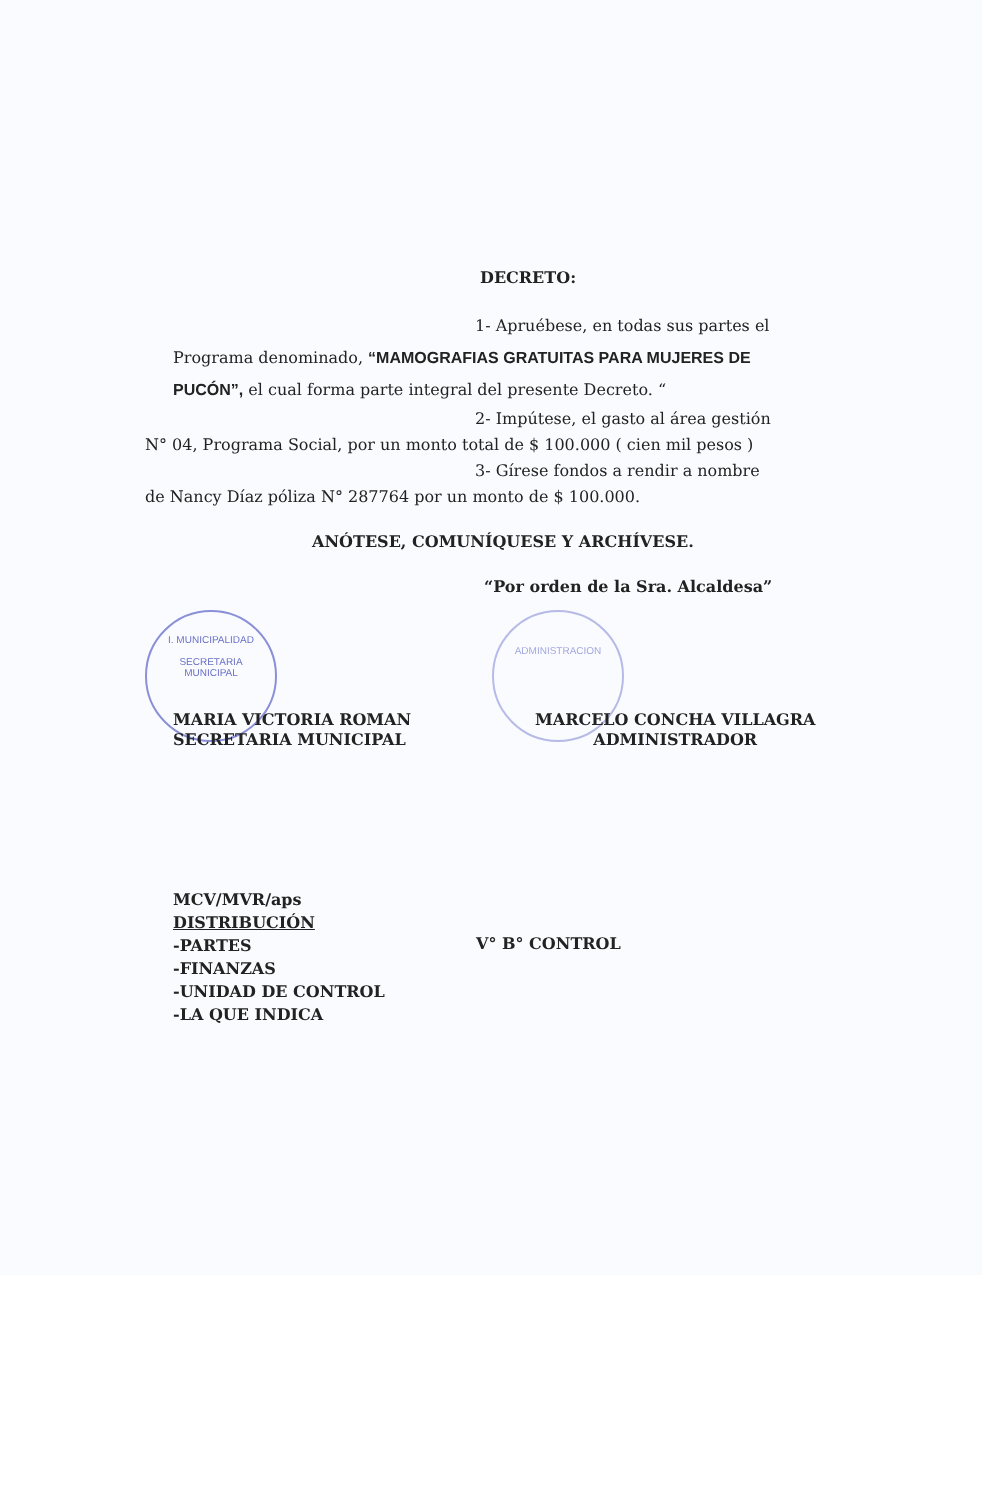DECRETO:
1- Apruébese, en todas sus partes el
Programa denominado, “MAMOGRAFIAS GRATUITAS PARA MUJERES DE
PUCÓN”, el cual forma parte integral del presente Decreto. “
2- Impútese, el gasto al área gestión
N° 04, Programa Social, por un monto total de $ 100.000 ( cien mil pesos )
3- Gírese fondos a rendir a nombre
de Nancy Díaz póliza N° 287764 por un monto de $ 100.000.
ANÓTESE, COMUNÍQUESE Y ARCHÍVESE.
“Por orden de la Sra. Alcaldesa”
I. MUNICIPALIDAD
SECRETARIA
MUNICIPAL
ADMINISTRACION
MARIA VICTORIA ROMAN
SECRETARIA MUNICIPAL
MARCELO CONCHA VILLAGRA
ADMINISTRADOR
MCV/MVR/aps
DISTRIBUCIÓN
-PARTES
-FINANZAS
-UNIDAD DE CONTROL
-LA QUE INDICA
V° B° CONTROL